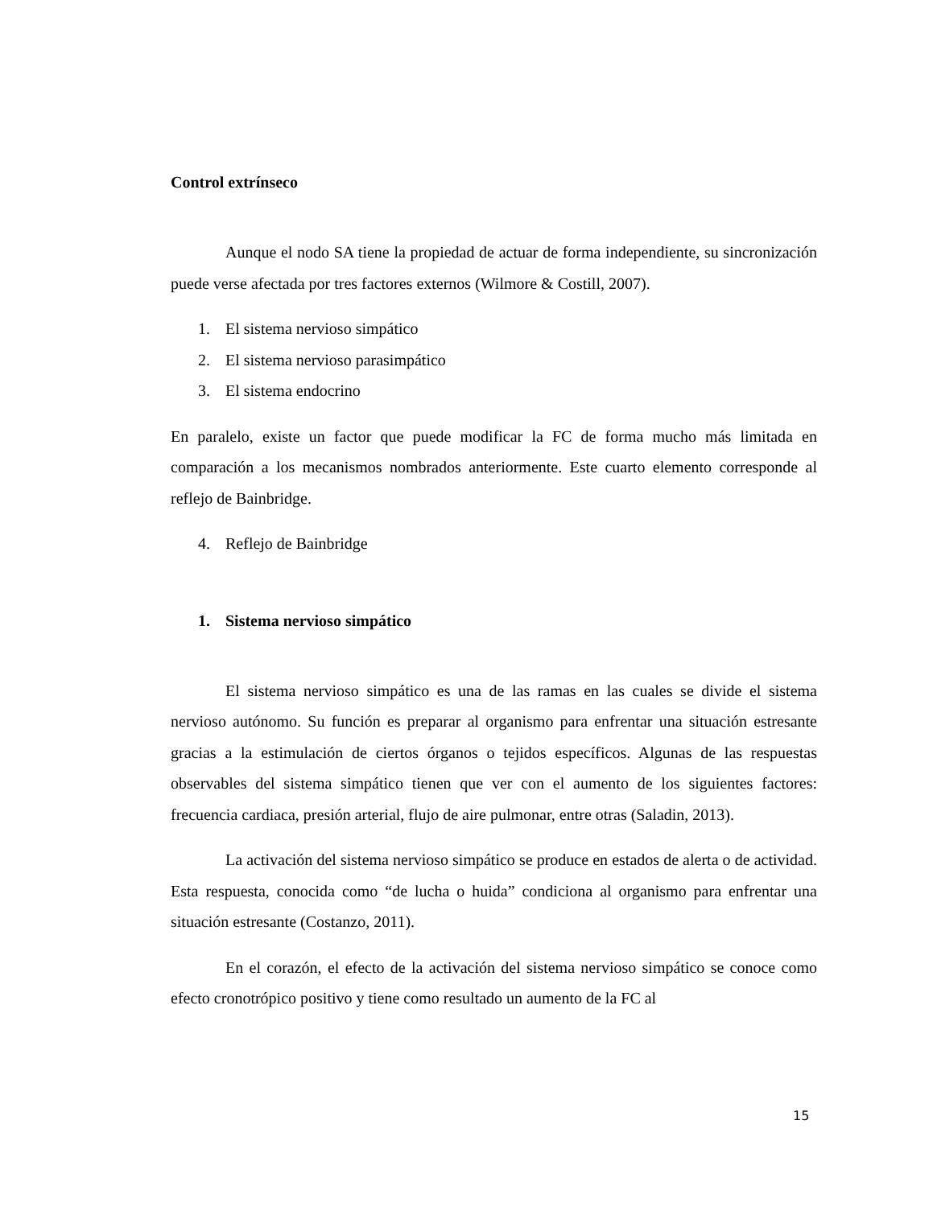Control extrínseco
Aunque el nodo SA tiene la propiedad de actuar de forma independiente, su sincronización puede verse afectada por tres factores externos (Wilmore & Costill, 2007).
1. El sistema nervioso simpático
2. El sistema nervioso parasimpático
3. El sistema endocrino
En paralelo, existe un factor que puede modificar la FC de forma mucho más limitada en comparación a los mecanismos nombrados anteriormente. Este cuarto elemento corresponde al reflejo de Bainbridge.
4. Reflejo de Bainbridge
1. Sistema nervioso simpático
El sistema nervioso simpático es una de las ramas en las cuales se divide el sistema nervioso autónomo. Su función es preparar al organismo para enfrentar una situación estresante gracias a la estimulación de ciertos órganos o tejidos específicos. Algunas de las respuestas observables del sistema simpático tienen que ver con el aumento de los siguientes factores: frecuencia cardiaca, presión arterial, flujo de aire pulmonar, entre otras (Saladin, 2013).
La activación del sistema nervioso simpático se produce en estados de alerta o de actividad. Esta respuesta, conocida como “de lucha o huida” condiciona al organismo para enfrentar una situación estresante (Costanzo, 2011).
En el corazón, el efecto de la activación del sistema nervioso simpático se conoce como efecto cronotrópico positivo y tiene como resultado un aumento de la FC al
15